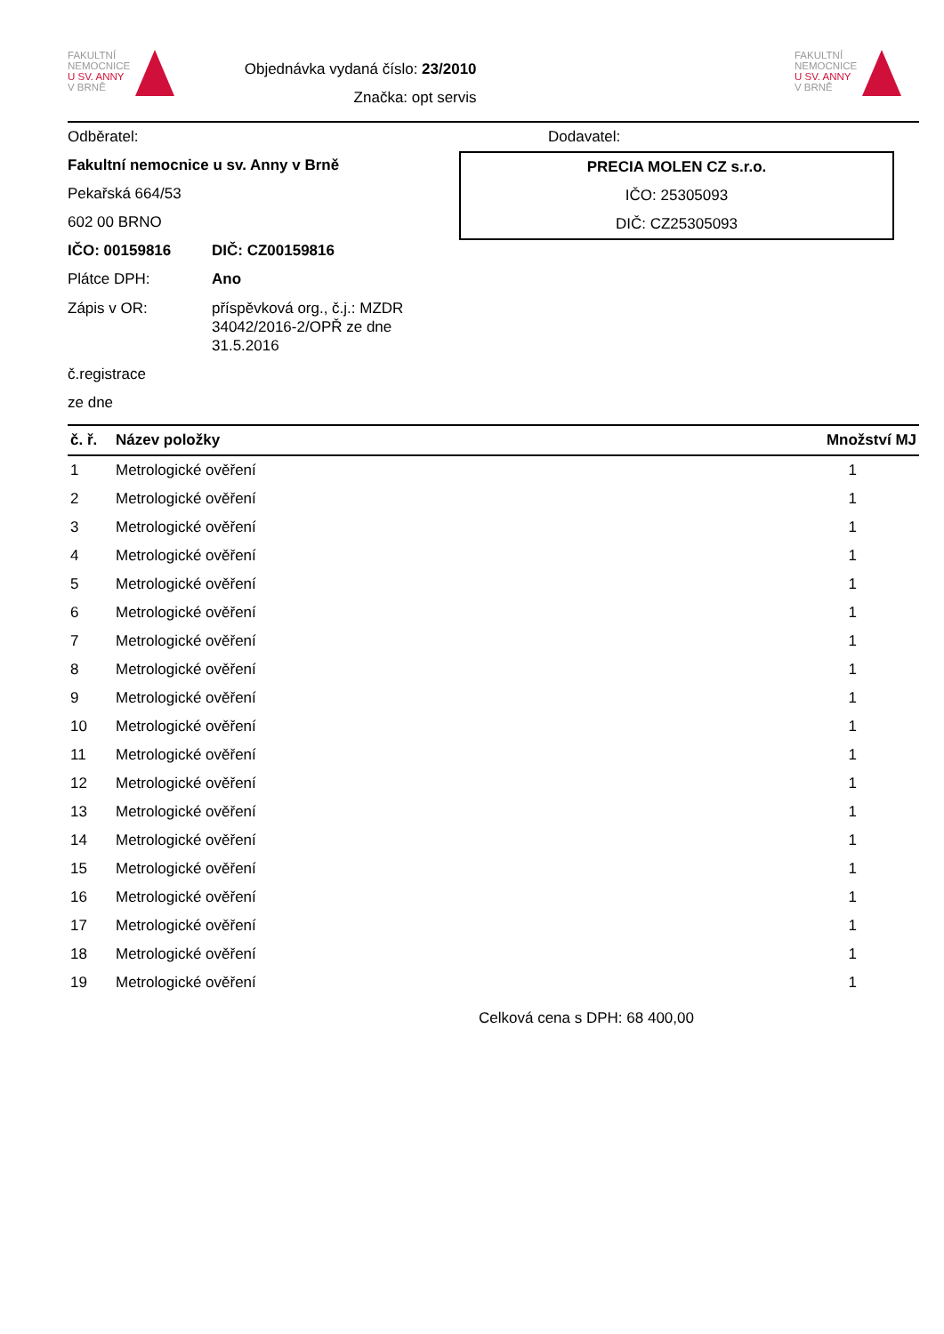FAKULTNÍ
NEMOCNICE
U SV. ANNY
V BRNĚ
Objednávka vydaná číslo: 23/2010
Značka: opt servis
FAKULTNÍ
NEMOCNICE
U SV. ANNY
V BRNĚ
Odběratel:
Fakultní nemocnice u sv. Anny v Brně
Pekařská 664/53
602 00 BRNO
IČO: 00159816 DIČ: CZ00159816
Plátce DPH: Ano
Zápis v OR: příspěvková org., č.j.: MZDR 34042/2016-2/OPŘ ze dne 31.5.2016
č.registrace
ze dne
Dodavatel:
PRECIA MOLEN CZ s.r.o.
IČO: 25305093
DIČ: CZ25305093
| č. ř. | Název položky | Množství MJ |
| --- | --- | --- |
| 1 | Metrologické ověření | 1 |
| 2 | Metrologické ověření | 1 |
| 3 | Metrologické ověření | 1 |
| 4 | Metrologické ověření | 1 |
| 5 | Metrologické ověření | 1 |
| 6 | Metrologické ověření | 1 |
| 7 | Metrologické ověření | 1 |
| 8 | Metrologické ověření | 1 |
| 9 | Metrologické ověření | 1 |
| 10 | Metrologické ověření | 1 |
| 11 | Metrologické ověření | 1 |
| 12 | Metrologické ověření | 1 |
| 13 | Metrologické ověření | 1 |
| 14 | Metrologické ověření | 1 |
| 15 | Metrologické ověření | 1 |
| 16 | Metrologické ověření | 1 |
| 17 | Metrologické ověření | 1 |
| 18 | Metrologické ověření | 1 |
| 19 | Metrologické ověření | 1 |
Celková cena s DPH: 68 400,00